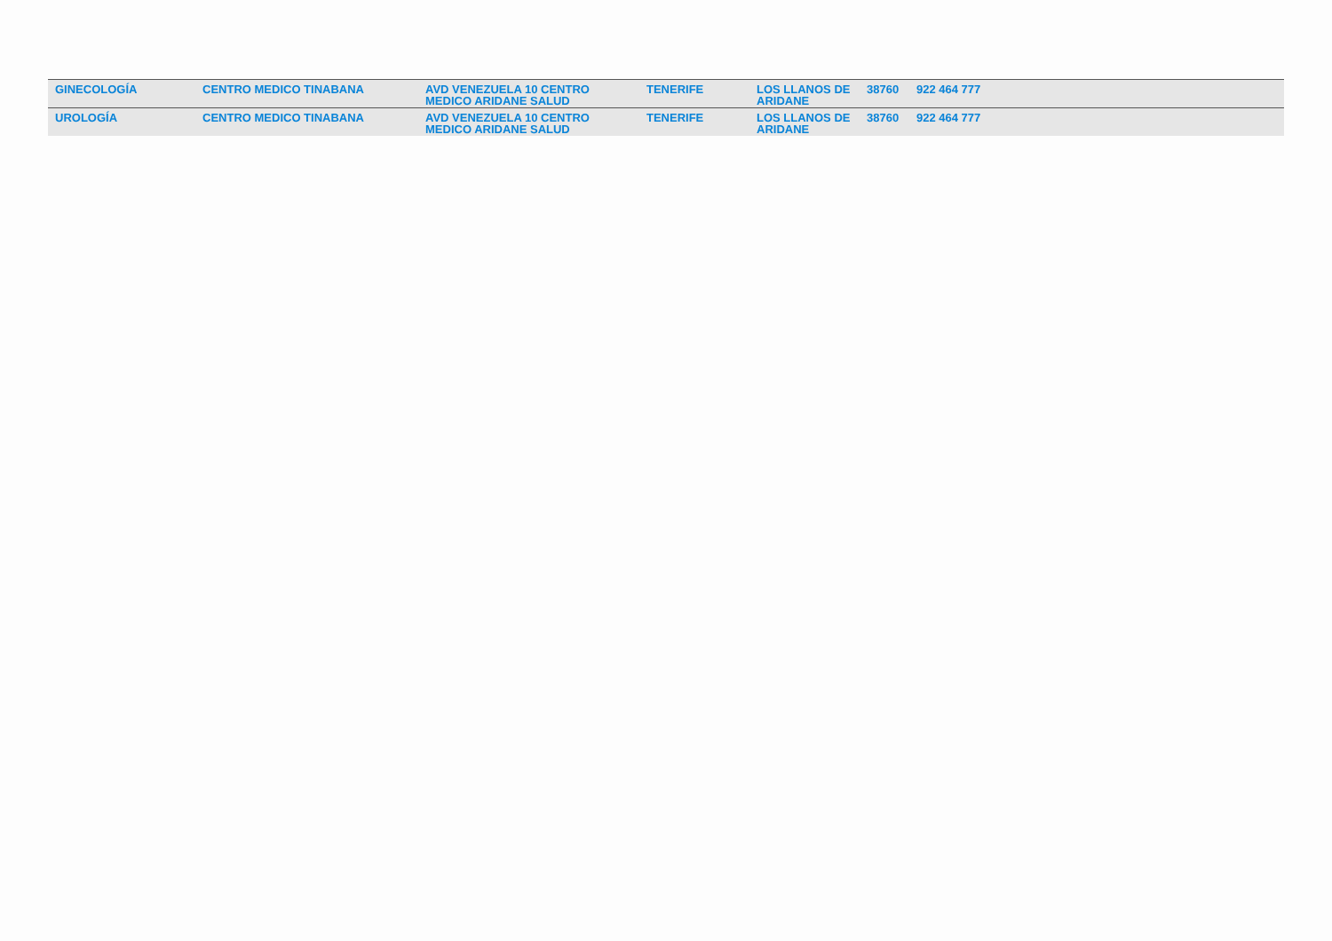| GINECOLOGÍA | CENTRO MEDICO TINABANA | AVD VENEZUELA 10 CENTRO MEDICO ARIDANE SALUD | TENERIFE | LOS LLANOS DE ARIDANE | 38760 | 922 464 777 |
| UROLOGÍA | CENTRO MEDICO TINABANA | AVD VENEZUELA 10 CENTRO MEDICO ARIDANE SALUD | TENERIFE | LOS LLANOS DE ARIDANE | 38760 | 922 464 777 |